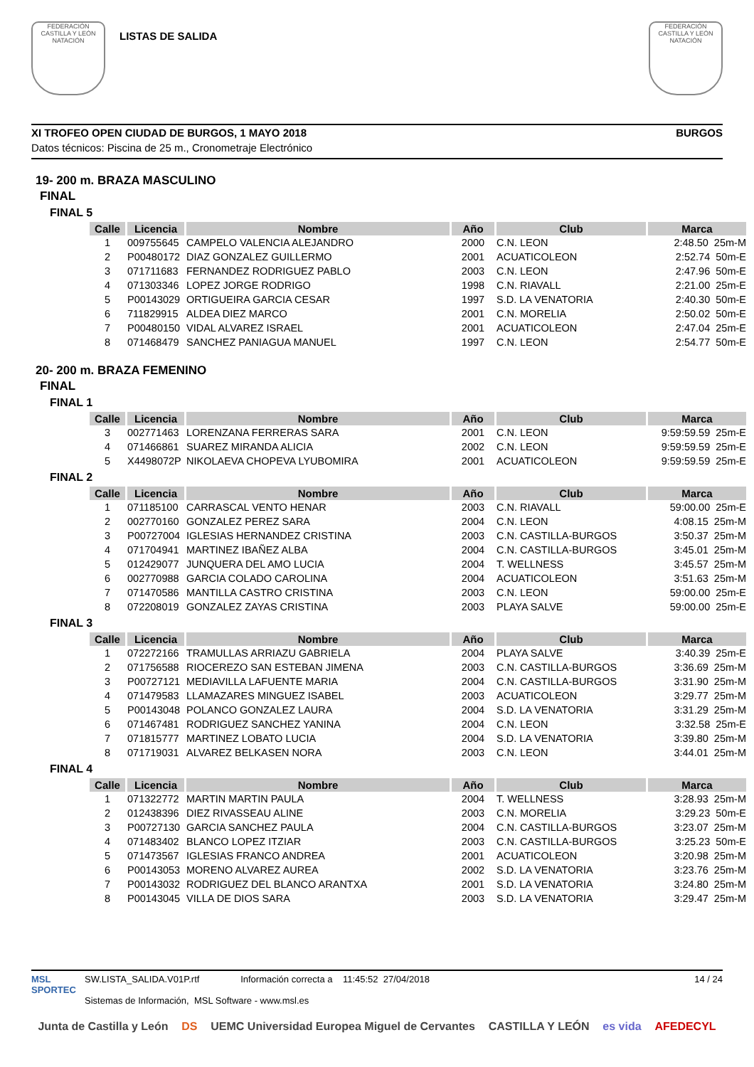FEDERACIÓN CASTILLA Y LEÓN NATACIÓN
LISTAS DE SALIDA
FEDERACIÓN CASTILLA Y LEÓN NATACIÓN
XI TROFEO OPEN CIUDAD DE BURGOS, 1 MAYO 2018 BURGOS
Datos técnicos: Piscina de 25 m., Cronometraje Electrónico
19- 200 m. BRAZA MASCULINO
FINAL
FINAL 5
| Calle | Licencia | Nombre | Año | Club | Marca |
| --- | --- | --- | --- | --- | --- |
| 1 | 009755645 | CAMPELO VALENCIA ALEJANDRO | 2000 | C.N. LEON | 2:48.50 25m-M |
| 2 | P00480172 | DIAZ GONZALEZ GUILLERMO | 2001 | ACUATICOLEON | 2:52.74 50m-E |
| 3 | 071711683 | FERNANDEZ RODRIGUEZ PABLO | 2003 | C.N. LEON | 2:47.96 50m-E |
| 4 | 071303346 | LOPEZ JORGE RODRIGO | 1998 | C.N. RIAVALL | 2:21.00 25m-E |
| 5 | P00143029 | ORTIGUEIRA GARCIA CESAR | 1997 | S.D. LA VENATORIA | 2:40.30 50m-E |
| 6 | 711829915 | ALDEA DIEZ MARCO | 2001 | C.N. MORELIA | 2:50.02 50m-E |
| 7 | P00480150 | VIDAL ALVAREZ ISRAEL | 2001 | ACUATICOLEON | 2:47.04 25m-E |
| 8 | 071468479 | SANCHEZ PANIAGUA MANUEL | 1997 | C.N. LEON | 2:54.77 50m-E |
20- 200 m. BRAZA FEMENINO
FINAL
FINAL 1
| Calle | Licencia | Nombre | Año | Club | Marca |
| --- | --- | --- | --- | --- | --- |
| 3 | 002771463 | LORENZANA FERRERAS SARA | 2001 | C.N. LEON | 9:59:59.59 25m-E |
| 4 | 071466861 | SUAREZ MIRANDA ALICIA | 2002 | C.N. LEON | 9:59:59.59 25m-E |
| 5 | X4498072P | NIKOLAEVA CHOPEVA LYUBOMIRA | 2001 | ACUATICOLEON | 9:59:59.59 25m-E |
FINAL 2
| Calle | Licencia | Nombre | Año | Club | Marca |
| --- | --- | --- | --- | --- | --- |
| 1 | 071185100 | CARRASCAL VENTO HENAR | 2003 | C.N. RIAVALL | 59:00.00 25m-E |
| 2 | 002770160 | GONZALEZ PEREZ SARA | 2004 | C.N. LEON | 4:08.15 25m-M |
| 3 | P00727004 | IGLESIAS HERNANDEZ CRISTINA | 2003 | C.N. CASTILLA-BURGOS | 3:50.37 25m-M |
| 4 | 071704941 | MARTINEZ IBAÑEZ ALBA | 2004 | C.N. CASTILLA-BURGOS | 3:45.01 25m-M |
| 5 | 012429077 | JUNQUERA DEL AMO LUCIA | 2004 | T. WELLNESS | 3:45.57 25m-M |
| 6 | 002770988 | GARCIA COLADO CAROLINA | 2004 | ACUATICOLEON | 3:51.63 25m-M |
| 7 | 071470586 | MANTILLA CASTRO CRISTINA | 2003 | C.N. LEON | 59:00.00 25m-E |
| 8 | 072208019 | GONZALEZ ZAYAS CRISTINA | 2003 | PLAYA SALVE | 59:00.00 25m-E |
FINAL 3
| Calle | Licencia | Nombre | Año | Club | Marca |
| --- | --- | --- | --- | --- | --- |
| 1 | 072272166 | TRAMULLAS ARRIAZU GABRIELA | 2004 | PLAYA SALVE | 3:40.39 25m-E |
| 2 | 071756588 | RIOCEREZO SAN ESTEBAN JIMENA | 2003 | C.N. CASTILLA-BURGOS | 3:36.69 25m-M |
| 3 | P00727121 | MEDIAVILLA LAFUENTE MARIA | 2004 | C.N. CASTILLA-BURGOS | 3:31.90 25m-M |
| 4 | 071479583 | LLAMAZARES MINGUEZ ISABEL | 2003 | ACUATICOLEON | 3:29.77 25m-M |
| 5 | P00143048 | POLANCO GONZALEZ LAURA | 2004 | S.D. LA VENATORIA | 3:31.29 25m-M |
| 6 | 071467481 | RODRIGUEZ SANCHEZ YANINA | 2004 | C.N. LEON | 3:32.58 25m-E |
| 7 | 071815777 | MARTINEZ LOBATO LUCIA | 2004 | S.D. LA VENATORIA | 3:39.80 25m-M |
| 8 | 071719031 | ALVAREZ BELKASEN NORA | 2003 | C.N. LEON | 3:44.01 25m-M |
FINAL 4
| Calle | Licencia | Nombre | Año | Club | Marca |
| --- | --- | --- | --- | --- | --- |
| 1 | 071322772 | MARTIN MARTIN PAULA | 2004 | T. WELLNESS | 3:28.93 25m-M |
| 2 | 012438396 | DIEZ RIVASSEAU ALINE | 2003 | C.N. MORELIA | 3:29.23 50m-E |
| 3 | P00727130 | GARCIA SANCHEZ PAULA | 2004 | C.N. CASTILLA-BURGOS | 3:23.07 25m-M |
| 4 | 071483402 | BLANCO LOPEZ ITZIAR | 2003 | C.N. CASTILLA-BURGOS | 3:25.23 50m-E |
| 5 | 071473567 | IGLESIAS FRANCO ANDREA | 2001 | ACUATICOLEON | 3:20.98 25m-M |
| 6 | P00143053 | MORENO ALVAREZ AUREA | 2002 | S.D. LA VENATORIA | 3:23.76 25m-M |
| 7 | P00143032 | RODRIGUEZ DEL BLANCO ARANTXA | 2001 | S.D. LA VENATORIA | 3:24.80 25m-M |
| 8 | P00143045 | VILLA DE DIOS SARA | 2003 | S.D. LA VENATORIA | 3:29.47 25m-M |
MSL
SPORTEC
SW.LISTA_SALIDA.V01P.rtf Información correcta a 11:45:52 27/04/2018
Sistemas de Información, MSL Software - www.msl.es
14 / 24
Junta de Castilla y León DS UEMC Universidad Europea Miguel de Cervantes CASTILLA Y LEÓN es vida AFEDECYL